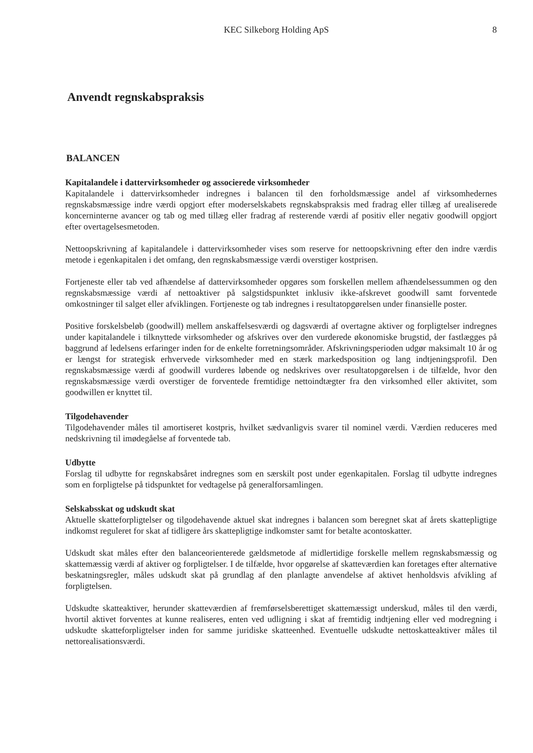KEC Silkeborg Holding ApS 8
Anvendt regnskabspraksis
BALANCEN
Kapitalandele i dattervirksomheder og associerede virksomheder
Kapitalandele i dattervirksomheder indregnes i balancen til den forholdsmæssige andel af virksomhedernes regnskabsmæssige indre værdi opgjort efter moderselskabets regnskabspraksis med fradrag eller tillæg af urealiserede koncerninterne avancer og tab og med tillæg eller fradrag af resterende værdi af positiv eller negativ goodwill opgjort efter overtagelsesmetoden.
Nettoopskrivning af kapitalandele i dattervirksomheder vises som reserve for nettoopskrivning efter den indre værdis metode i egenkapitalen i det omfang, den regnskabsmæssige værdi overstiger kostprisen.
Fortjeneste eller tab ved afhændelse af dattervirksomheder opgøres som forskellen mellem afhændelsessummen og den regnskabsmæssige værdi af nettoaktiver på salgstidspunktet inklusiv ikke-afskrevet goodwill samt forventede omkostninger til salget eller afviklingen. Fortjeneste og tab indregnes i resultatopgørelsen under finansielle poster.
Positive forskelsbeløb (goodwill) mellem anskaffelsesværdi og dagsværdi af overtagne aktiver og forpligtelser indregnes under kapitalandele i tilknyttede virksomheder og afskrives over den vurderede økonomiske brugstid, der fastlægges på baggrund af ledelsens erfaringer inden for de enkelte forretningsområder. Afskrivningsperioden udgør maksimalt 10 år og er længst for strategisk erhvervede virksomheder med en stærk markedsposition og lang indtjeningsprofil. Den regnskabsmæssige værdi af goodwill vurderes løbende og nedskrives over resultatopgørelsen i de tilfælde, hvor den regnskabsmæssige værdi overstiger de forventede fremtidige nettoindtægter fra den virksomhed eller aktivitet, som goodwillen er knyttet til.
Tilgodehavender
Tilgodehavender måles til amortiseret kostpris, hvilket sædvanligvis svarer til nominel værdi. Værdien reduceres med nedskrivning til imødegåelse af forventede tab.
Udbytte
Forslag til udbytte for regnskabsåret indregnes som en særskilt post under egenkapitalen. Forslag til udbytte indregnes som en forpligtelse på tidspunktet for vedtagelse på generalforsamlingen.
Selskabsskat og udskudt skat
Aktuelle skatteforpligtelser og tilgodehavende aktuel skat indregnes i balancen som beregnet skat af årets skattepligtige indkomst reguleret for skat af tidligere års skattepligtige indkomster samt for betalte acontoskatter.
Udskudt skat måles efter den balanceorienterede gældsmetode af midlertidige forskelle mellem regnskabsmæssig og skattemæssig værdi af aktiver og forpligtelser. I de tilfælde, hvor opgørelse af skatteværdien kan foretages efter alternative beskatningsregler, måles udskudt skat på grundlag af den planlagte anvendelse af aktivet henholdsvis afvikling af forpligtelsen.
Udskudte skatteaktiver, herunder skatteværdien af fremførselsberettiget skattemæssigt underskud, måles til den værdi, hvortil aktivet forventes at kunne realiseres, enten ved udligning i skat af fremtidig indtjening eller ved modregning i udskudte skatteforpligtelser inden for samme juridiske skatteenhed. Eventuelle udskudte nettoskatteaktiver måles til nettorealisationsværdi.